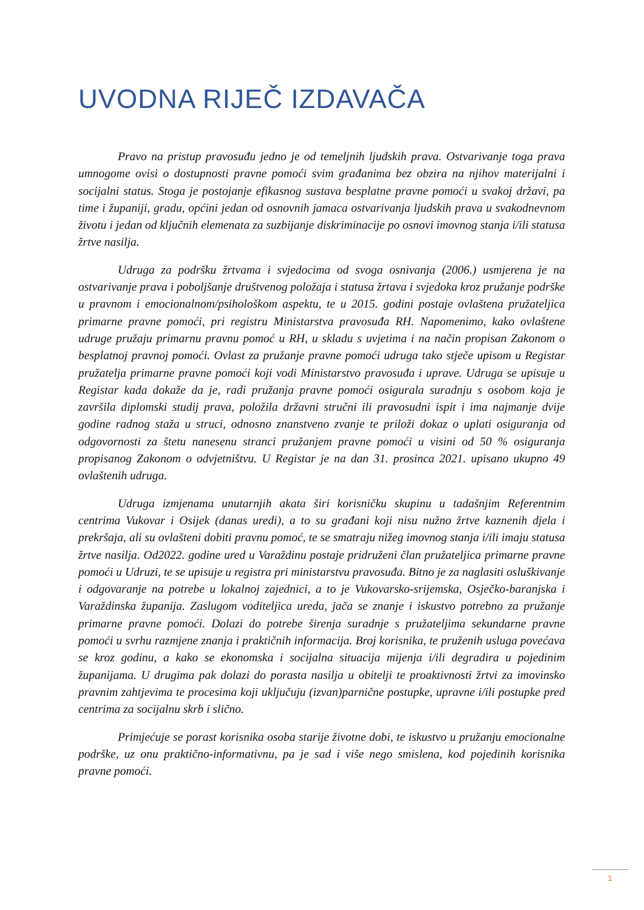UVODNA RIJEČ IZDAVAČA
Pravo na pristup pravosuđu jedno je od temeljnih ljudskih prava. Ostvarivanje toga prava umnogome ovisi o dostupnosti pravne pomoći svim građanima bez obzira na njihov materijalni i socijalni status. Stoga je postojanje efikasnog sustava besplatne pravne pomoći u svakoj državi, pa time i županiji, gradu, općini jedan od osnovnih jamaca ostvarivanja ljudskih prava u svakodnevnom životu i jedan od ključnih elemenata za suzbijanje diskriminacije po osnovi imovnog stanja i/ili statusa žrtve nasilja.
Udruga za podršku žrtvama i svjedocima od svoga osnivanja (2006.) usmjerena je na ostvarivanje prava i poboljšanje društvenog položaja i statusa žrtava i svjedoka kroz pružanje podrške u pravnom i emocionalnom/psihološkom aspektu, te u 2015. godini postaje ovlaštena pružateljica primarne pravne pomoći, pri registru Ministarstva pravosuđa RH. Napomenimo, kako ovlaštene udruge pružaju primarnu pravnu pomoć u RH, u skladu s uvjetima i na način propisan Zakonom o besplatnoj pravnoj pomoći. Ovlast za pružanje pravne pomoći udruga tako stječe upisom u Registar pružatelja primarne pravne pomoći koji vodi Ministarstvo pravosuđa i uprave. Udruga se upisuje u Registar kada dokaže da je, radi pružanja pravne pomoći osigurala suradnju s osobom koja je završila diplomski studij prava, položila državni stručni ili pravosudni ispit i ima najmanje dvije godine radnog staža u struci, odnosno znanstveno zvanje te priloži dokaz o uplati osiguranja od odgovornosti za štetu nanesenu stranci pružanjem pravne pomoći u visini od 50 % osiguranja propisanog Zakonom o odvjetništvu. U Registar je na dan 31. prosinca 2021. upisano ukupno 49 ovlaštenih udruga.
Udruga izmjenama unutarnjih akata širi korisničku skupinu u tadašnjim Referentnim centrima Vukovar i Osijek (danas uredi), a to su građani koji nisu nužno žrtve kaznenih djela i prekršaja, ali su ovlašteni dobiti pravnu pomoć, te se smatraju nižeg imovnog stanja i/ili imaju statusa žrtve nasilja. Od2022. godine ured u Varaždinu postaje pridruženi član pružateljica primarne pravne pomoći u Udruzi, te se upisuje u registra pri ministarstvu pravosuđa. Bitno je za naglasiti osluškivanje i odgovaranje na potrebe u lokalnoj zajednici, a to je Vukovarsko-srijemska, Osječko-baranjska i Varaždinska županija. Zaslugom voditeljica ureda, jača se znanje i iskustvo potrebno za pružanje primarne pravne pomoći. Dolazi do potrebe širenja suradnje s pružateljima sekundarne pravne pomoći u svrhu razmjene znanja i praktičnih informacija. Broj korisnika, te pruženih usluga povećava se kroz godinu, a kako se ekonomska i socijalna situacija mijenja i/ili degradira u pojedinim županijama. U drugima pak dolazi do porasta nasilja u obitelji te proaktivnosti žrtvi za imovinsko pravnim zahtjevima te procesima koji uključuju (izvan)parnične postupke, upravne i/ili postupke pred centrima za socijalnu skrb i slično.
Primjećuje se porast korisnika osoba starije životne dobi, te iskustvo u pružanju emocionalne podrške, uz onu praktično-informativnu, pa je sad i više nego smislena, kod pojedinih korisnika pravne pomoći.
1